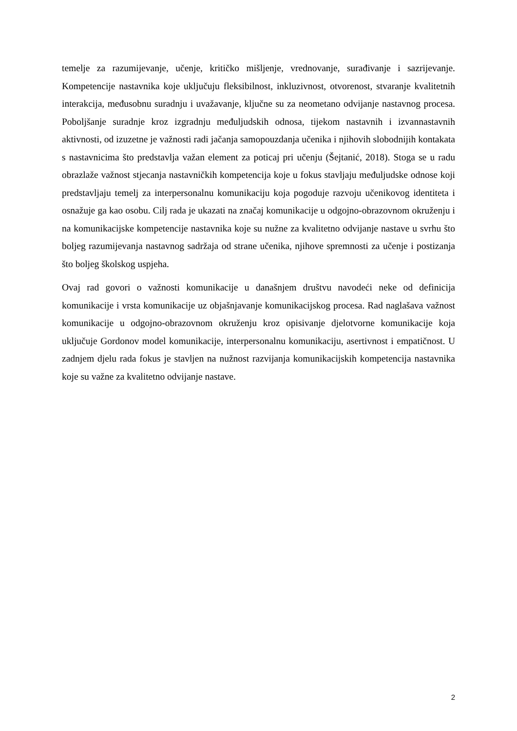temelje za razumijevanje, učenje, kritičko mišljenje, vrednovanje, surađivanje i sazrijevanje. Kompetencije nastavnika koje uključuju fleksibilnost, inkluzivnost, otvorenost, stvaranje kvalitetnih interakcija, međusobnu suradnju i uvažavanje, ključne su za neometano odvijanje nastavnog procesa. Poboljšanje suradnje kroz izgradnju međuljudskih odnosa, tijekom nastavnih i izvannastavnih aktivnosti, od izuzetne je važnosti radi jačanja samopouzdanja učenika i njihovih slobodnijih kontakata s nastavnicima što predstavlja važan element za poticaj pri učenju (Šejtanić, 2018). Stoga se u radu obrazlaže važnost stjecanja nastavničkih kompetencija koje u fokus stavljaju međuljudske odnose koji predstavljaju temelj za interpersonalnu komunikaciju koja pogoduje razvoju učenikovog identiteta i osnažuje ga kao osobu. Cilj rada je ukazati na značaj komunikacije u odgojno-obrazovnom okruženju i na komunikacijske kompetencije nastavnika koje su nužne za kvalitetno odvijanje nastave u svrhu što boljeg razumijevanja nastavnog sadržaja od strane učenika, njihove spremnosti za učenje i postizanja što boljeg školskog uspjeha.
Ovaj rad govori o važnosti komunikacije u današnjem društvu navodeći neke od definicija komunikacije i vrsta komunikacije uz objašnjavanje komunikacijskog procesa. Rad naglašava važnost komunikacije u odgojno-obrazovnom okruženju kroz opisivanje djelotvorne komunikacije koja uključuje Gordonov model komunikacije, interpersonalnu komunikaciju, asertivnost i empatičnost. U zadnjem djelu rada fokus je stavljen na nužnost razvijanja komunikacijskih kompetencija nastavnika koje su važne za kvalitetno odvijanje nastave.
2